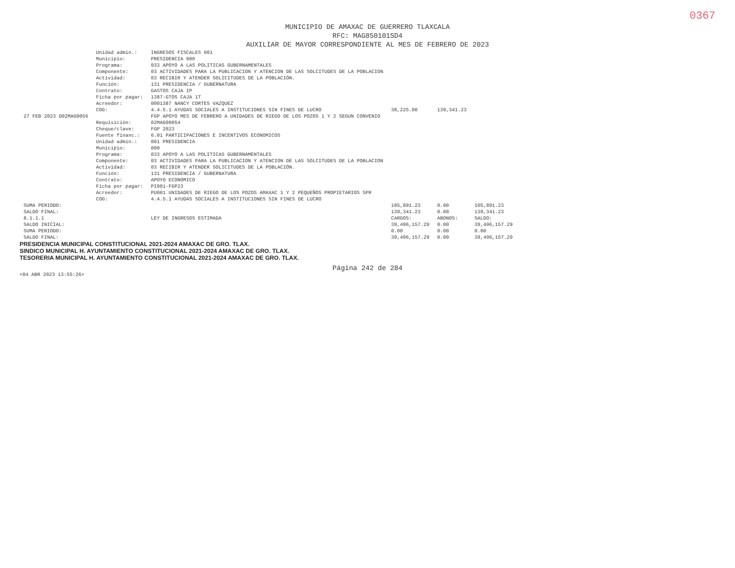0367
MUNICIPIO DE AMAXAC DE GUERRERO TLAXCALA
RFC: MAG850101SD4
AUXILIAR DE MAYOR CORRESPONDIENTE AL MES DE FEBRERO DE 2023
| | Unidad admin.: | INGRESOS FISCALES 001 | | | |
| | Municipio: | PRESIDENCIA 000 | | | |
| | Programa: | 033 APOYO A LAS POLITICAS GUBERNAMENTALES | | | |
| | Componente: | 03 ACTIVIDADES PARA LA PUBLICACION Y ATENCION DE LAS SOLCITUDES DE LA POBLACION | | | |
| | Actividad: | 03 RECIBIR Y ATENDER SOLICITUDES DE LA POBLACIÓN. | | | |
| | Función: | 131 PRESIDENCIA / GUBERNATURA | | | |
| | Contrato: | GASTOS CAJA IP | | | |
| | Ficha por pagar: | 1387-GTOS CAJA 1T | | | |
| | Acreedor: | 0001387 NANCY CORTES VAZQUEZ | | | |
| | COG: | 4.4.5.1 AYUDAS SOCIALES A INSTITUCIONES SIN FINES DE LUCRO | 38,225.00 | 139,341.23 | |
| 27 FEB 2023 D02MAG0056 | | FGP APOYO MES DE FEBRERO A UNIDADES DE RIEGO DE LOS POZOS 1 Y 2 SEGUN CONVENIO | | | |
| | Requisición: | 02MAG00054 | | | |
| | Cheque/clave: | FGP 2023 | | | |
| | Fuente financ.: | 6.01 PARTICIPACIONES E INCENTIVOS ECONOMICOS | | | |
| | Unidad admin.: | 001 PRESIDENCIA | | | |
| | Municipio: | 000 | | | |
| | Programa: | 033 APOYO A LAS POLITICAS GUBERNAMENTALES | | | |
| | Componente: | 03 ACTIVIDADES PARA LA PUBLICACION Y ATENCION DE LAS SOLCITUDES DE LA POBLACION | | | |
| | Actividad: | 03 RECIBIR Y ATENDER SOLICITUDES DE LA POBLACIÓN. | | | |
| | Función: | 131 PRESIDENCIA / GUBERNATURA | | | |
| | Contrato: | APOYO ECONOMICO | | | |
| | Ficha por pagar: | PI001-FGP23 | | | |
| | Acreedor: | PU001 UNIDADES DE RIEGO DE LOS POZOS AMAXAC 1 Y 2 PEQUEÑOS PROPIETARIOS SPR | | | |
| | COG: | 4.4.5.1 AYUDAS SOCIALES A INSTITUCIONES SIN FINES DE LUCRO | | | |
| SUMA PERIODO: | | | 105,891.23 | 0.00 | 105,891.23 |
| SALDO FINAL: | | | 139,341.23 | 0.00 | 139,341.23 |
| 8.1.1.1 | | LEY DE INGRESOS ESTIMADA | CARGOS: | ABONOS: | SALDO: |
| SALDO INICIAL: | | | 39,496,157.29 | 0.00 | 39,496,157.29 |
| SUMA PERIODO: | | | 0.00 | 0.00 | 0.00 |
| SALDO FINAL: | | | 39,496,157.29 | 0.00 | 39,496,157.29 |
PRESIDENCIA MUNICIPAL CONSTITUCIONAL 2021-2024 AMAXAC DE GRO. TLAX.
SINDICO MUNICIPAL H. AYUNTAMIENTO CONSTITUCIONAL 2021-2024 AMAXAC DE GRO. TLAX.
TESORERIA MUNICIPAL H. AYUNTAMIENTO CONSTITUCIONAL 2021-2024 AMAXAC DE GRO. TLAX.
Página 242 de 284
<04 ABR 2023 13:55:26>